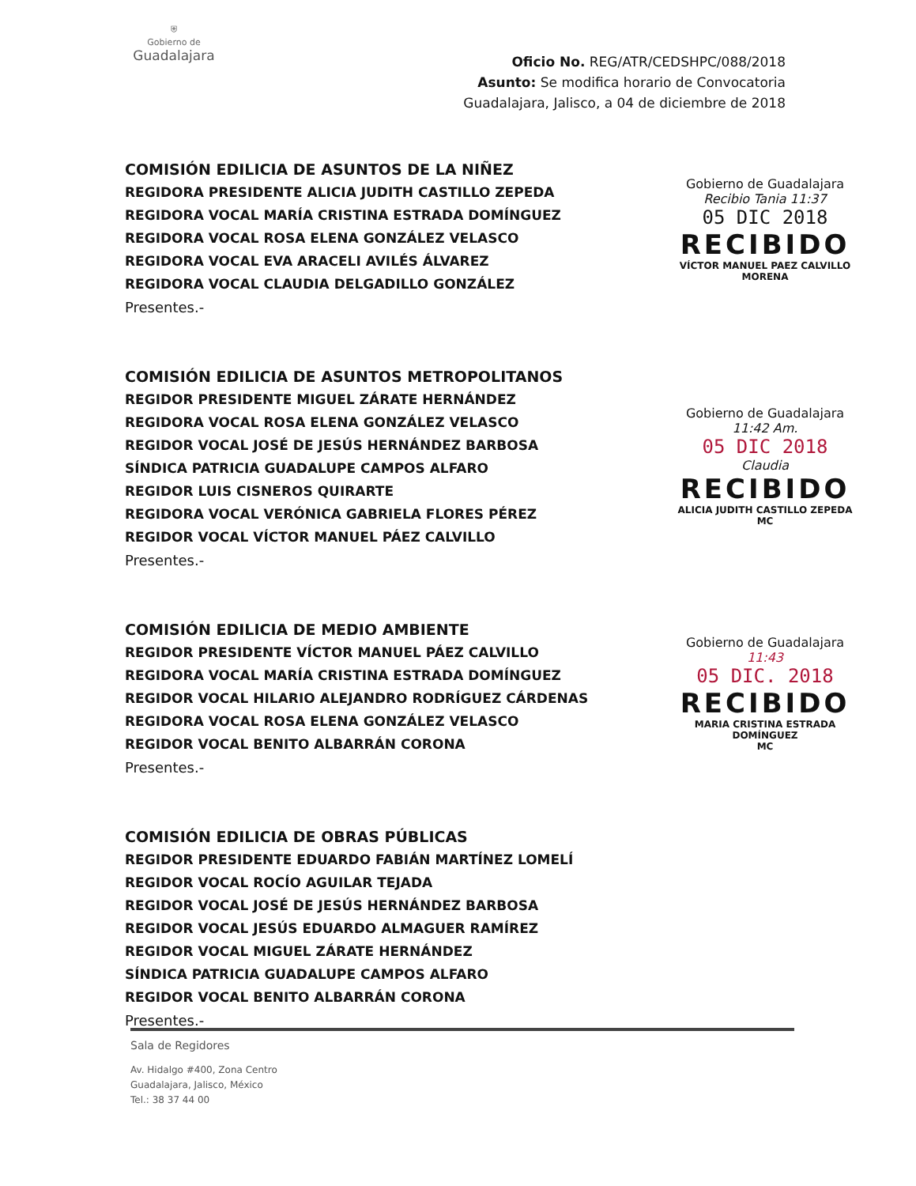⛨
Gobierno de
Guadalajara
Oficio No. REG/ATR/CEDSHPC/088/2018
Asunto: Se modifica horario de Convocatoria
Guadalajara, Jalisco, a 04 de diciembre de 2018
COMISIÓN EDILICIA DE ASUNTOS DE LA NIÑEZ
REGIDORA PRESIDENTE ALICIA JUDITH CASTILLO ZEPEDA
REGIDORA VOCAL MARÍA CRISTINA ESTRADA DOMÍNGUEZ
REGIDORA VOCAL ROSA ELENA GONZÁLEZ VELASCO
REGIDORA VOCAL EVA ARACELI AVILÉS ÁLVAREZ
REGIDORA VOCAL CLAUDIA DELGADILLO GONZÁLEZ
Presentes.-
COMISIÓN EDILICIA DE ASUNTOS METROPOLITANOS
REGIDOR PRESIDENTE MIGUEL ZÁRATE HERNÁNDEZ
REGIDORA VOCAL ROSA ELENA GONZÁLEZ VELASCO
REGIDOR VOCAL JOSÉ DE JESÚS HERNÁNDEZ BARBOSA
SÍNDICA PATRICIA GUADALUPE CAMPOS ALFARO
REGIDOR LUIS CISNEROS QUIRARTE
REGIDORA VOCAL VERÓNICA GABRIELA FLORES PÉREZ
REGIDOR VOCAL VÍCTOR MANUEL PÁEZ CALVILLO
Presentes.-
COMISIÓN EDILICIA DE MEDIO AMBIENTE
REGIDOR PRESIDENTE VÍCTOR MANUEL PÁEZ CALVILLO
REGIDORA VOCAL MARÍA CRISTINA ESTRADA DOMÍNGUEZ
REGIDOR VOCAL HILARIO ALEJANDRO RODRÍGUEZ CÁRDENAS
REGIDORA VOCAL ROSA ELENA GONZÁLEZ VELASCO
REGIDOR VOCAL BENITO ALBARRÁN CORONA
Presentes.-
COMISIÓN EDILICIA DE OBRAS PÚBLICAS
REGIDOR PRESIDENTE EDUARDO FABIÁN MARTÍNEZ LOMELÍ
REGIDOR VOCAL ROCÍO AGUILAR TEJADA
REGIDOR VOCAL JOSÉ DE JESÚS HERNÁNDEZ BARBOSA
REGIDOR VOCAL JESÚS EDUARDO ALMAGUER RAMÍREZ
REGIDOR VOCAL MIGUEL ZÁRATE HERNÁNDEZ
SÍNDICA PATRICIA GUADALUPE CAMPOS ALFARO
REGIDOR VOCAL BENITO ALBARRÁN CORONA
Presentes.-
Gobierno de Guadalajara
Recibio Tania 11:37
05 DIC 2018
RECIBIDO
VÍCTOR MANUEL PAEZ CALVILLO
MORENA
Gobierno de Guadalajara
11:42 Am.
05 DIC 2018
Claudia
RECIBIDO
ALICIA JUDITH CASTILLO ZEPEDA
MC
Gobierno de Guadalajara
11:43
05 DIC. 2018
RECIBIDO
MARIA CRISTINA ESTRADA DOMÍNGUEZ
MC
Sala de Regidores
Av. Hidalgo #400, Zona Centro
Guadalajara, Jalisco, México
Tel.: 38 37 44 00